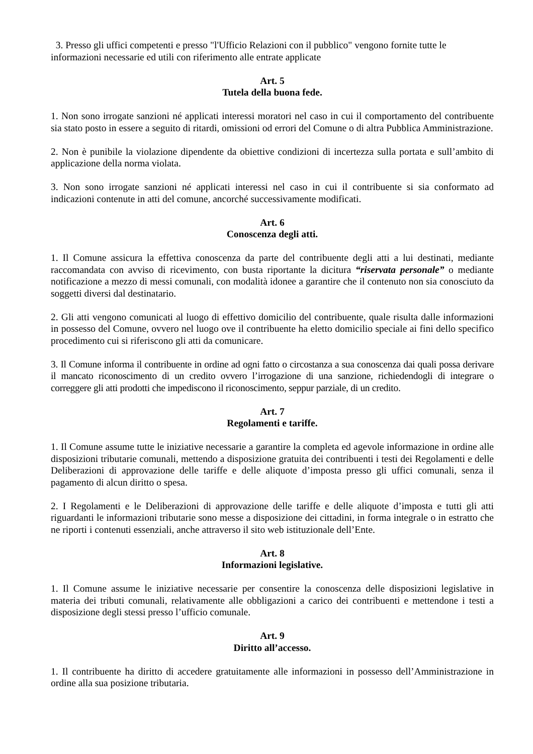3. Presso gli uffici competenti e presso "l'Ufficio Relazioni con il pubblico" vengono fornite tutte le informazioni necessarie ed utili con riferimento alle entrate applicate
Art. 5
Tutela della buona fede.
1. Non sono irrogate sanzioni né applicati interessi moratori nel caso in cui il comportamento del contribuente sia stato posto in essere a seguito di ritardi, omissioni od errori del Comune o di altra Pubblica Amministrazione.
2. Non è punibile la violazione dipendente da obiettive condizioni di incertezza sulla portata e sull’ambito di applicazione della norma violata.
3. Non sono irrogate sanzioni né applicati interessi nel caso in cui il contribuente si sia conformato ad indicazioni contenute in atti del comune, ancorché successivamente modificati.
Art. 6
Conoscenza degli atti.
1. Il Comune assicura la effettiva conoscenza da parte del contribuente degli atti a lui destinati, mediante raccomandata con avviso di ricevimento, con busta riportante la dicitura “riservata personale” o mediante notificazione a mezzo di messi comunali, con modalità idonee a garantire che il contenuto non sia conosciuto da soggetti diversi dal destinatario.
2. Gli atti vengono comunicati al luogo di effettivo domicilio del contribuente, quale risulta dalle informazioni in possesso del Comune, ovvero nel luogo ove il contribuente ha eletto domicilio speciale ai fini dello specifico procedimento cui si riferiscono gli atti da comunicare.
3. Il Comune informa il contribuente in ordine ad ogni fatto o circostanza a sua conoscenza dai quali possa derivare il mancato riconoscimento di un credito ovvero l’irrogazione di una sanzione, richiedendogli di integrare o correggere gli atti prodotti che impediscono il riconoscimento, seppur parziale, di un credito.
Art. 7
Regolamenti e tariffe.
1. Il Comune assume tutte le iniziative necessarie a garantire la completa ed agevole informazione in ordine alle disposizioni tributarie comunali, mettendo a disposizione gratuita dei contribuenti i testi dei Regolamenti e delle Deliberazioni di approvazione delle tariffe e delle aliquote d’imposta presso gli uffici comunali, senza il pagamento di alcun diritto o spesa.
2. I Regolamenti e le Deliberazioni di approvazione delle tariffe e delle aliquote d’imposta e tutti gli atti riguardanti le informazioni tributarie sono messe a disposizione dei cittadini, in forma integrale o in estratto che ne riporti i contenuti essenziali, anche attraverso il sito web istituzionale dell’Ente.
Art. 8
Informazioni legislative.
1. Il Comune assume le iniziative necessarie per consentire la conoscenza delle disposizioni legislative in materia dei tributi comunali, relativamente alle obbligazioni a carico dei contribuenti e mettendone i testi a disposizione degli stessi presso l’ufficio comunale.
Art. 9
Diritto all’accesso.
1. Il contribuente ha diritto di accedere gratuitamente alle informazioni in possesso dell’Amministrazione in ordine alla sua posizione tributaria.